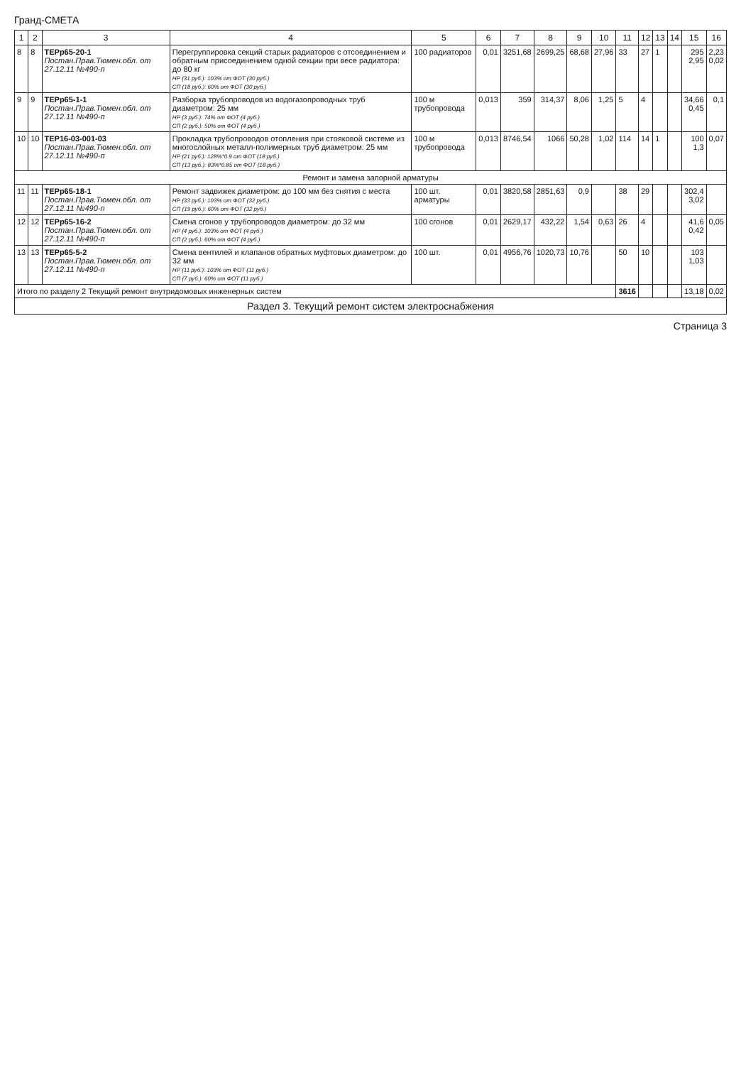Гранд-СМЕТА
| 1 | 2 | 3 | 4 | 5 | 6 | 7 | 8 | 9 | 10 | 11 | 12 | 13 | 14 | 15 | 16 |
| --- | --- | --- | --- | --- | --- | --- | --- | --- | --- | --- | --- | --- | --- | --- | --- |
| 8 | 8 | ТЕРр65-20-1 Постан.Прав.Тюмен.обл. от 27.12.11 №490-п | Перегруппировка секций старых радиаторов с отсоединением и обратным присоединением одной секции при весе радиатора: до 80 кг НР (31 руб.): 103% от ФОТ (30 руб.) СП (18 руб.): 60% от ФОТ (30 руб.) | 100 радиаторов | 0,01 | 3251,68 | 2699,25 | 68,68 | 27,96 | 33 | 27 | 1 | | 295 2,95 | 2,23 0,02 |
| 9 | 9 | ТЕРр65-1-1 Постан.Прав.Тюмен.обл. от 27.12.11 №490-п | Разборка трубопроводов из водогазопроводных труб диаметром: 25 мм НР (3 руб.): 74% от ФОТ (4 руб.) СП (2 руб.): 50% от ФОТ (4 руб.) | 100 м трубопровода | 0,013 | 359 | 314,37 | 8,06 | 1,25 | 5 | 4 | | | 34,66 0,45 | 0,1 |
| 10 | 10 | ТЕР16-03-001-03 Постан.Прав.Тюмен.обл. от 27.12.11 №490-п | Прокладка трубопроводов отопления при стояковой системе из многослойных металл-полимерных труб диаметром: 25 мм НР (21 руб.): 128%*0.9 от ФОТ (18 руб.) СП (13 руб.): 83%*0.85 от ФОТ (18 руб.) | 100 м трубопровода | 0,013 | 8746,54 | 1066 | 50,28 | 1,02 | 114 | 14 | 1 | | 100 1,3 | 0,07 |
| Ремонт и замена запорной арматуры | | | | | | | | | | | | | | | |
| 11 | 11 | ТЕРр65-18-1 Постан.Прав.Тюмен.обл. от 27.12.11 №490-п | Ремонт задвижек диаметром: до 100 мм без снятия с места НР (33 руб.): 103% от ФОТ (32 руб.) СП (19 руб.): 60% от ФОТ (32 руб.) | 100 шт. арматуры | 0,01 | 3820,58 | 2851,63 | 0,9 | | 38 | 29 | | | 302,4 3,02 | |
| 12 | 12 | ТЕРр65-16-2 Постан.Прав.Тюмен.обл. от 27.12.11 №490-п | Смена сгонов у трубопроводов диаметром: до 32 мм НР (4 руб.): 103% от ФОТ (4 руб.) СП (2 руб.): 60% от ФОТ (4 руб.) | 100 сгонов | 0,01 | 2629,17 | 432,22 | 1,54 | 0,63 | 26 | 4 | | | 41,6 0,42 | 0,05 |
| 13 | 13 | ТЕРр65-5-2 Постан.Прав.Тюмен.обл. от 27.12.11 №490-п | Смена вентилей и клапанов обратных муфтовых диаметром: до 32 мм НР (11 руб.): 103% от ФОТ (11 руб.) СП (7 руб.): 60% от ФОТ (11 руб.) | 100 шт. | 0,01 | 4956,76 | 1020,73 | 10,76 | | 50 | 10 | | | 103 1,03 | |
| Итого по разделу 2 Текущий ремонт внутридомовых инженерных систем | | | | | | | | | | 3616 | | | | 13,18 | 0,02 |
| Раздел 3. Текущий ремонт систем электроснабжения | | | | | | | | | | | | | | | |
Страница 3